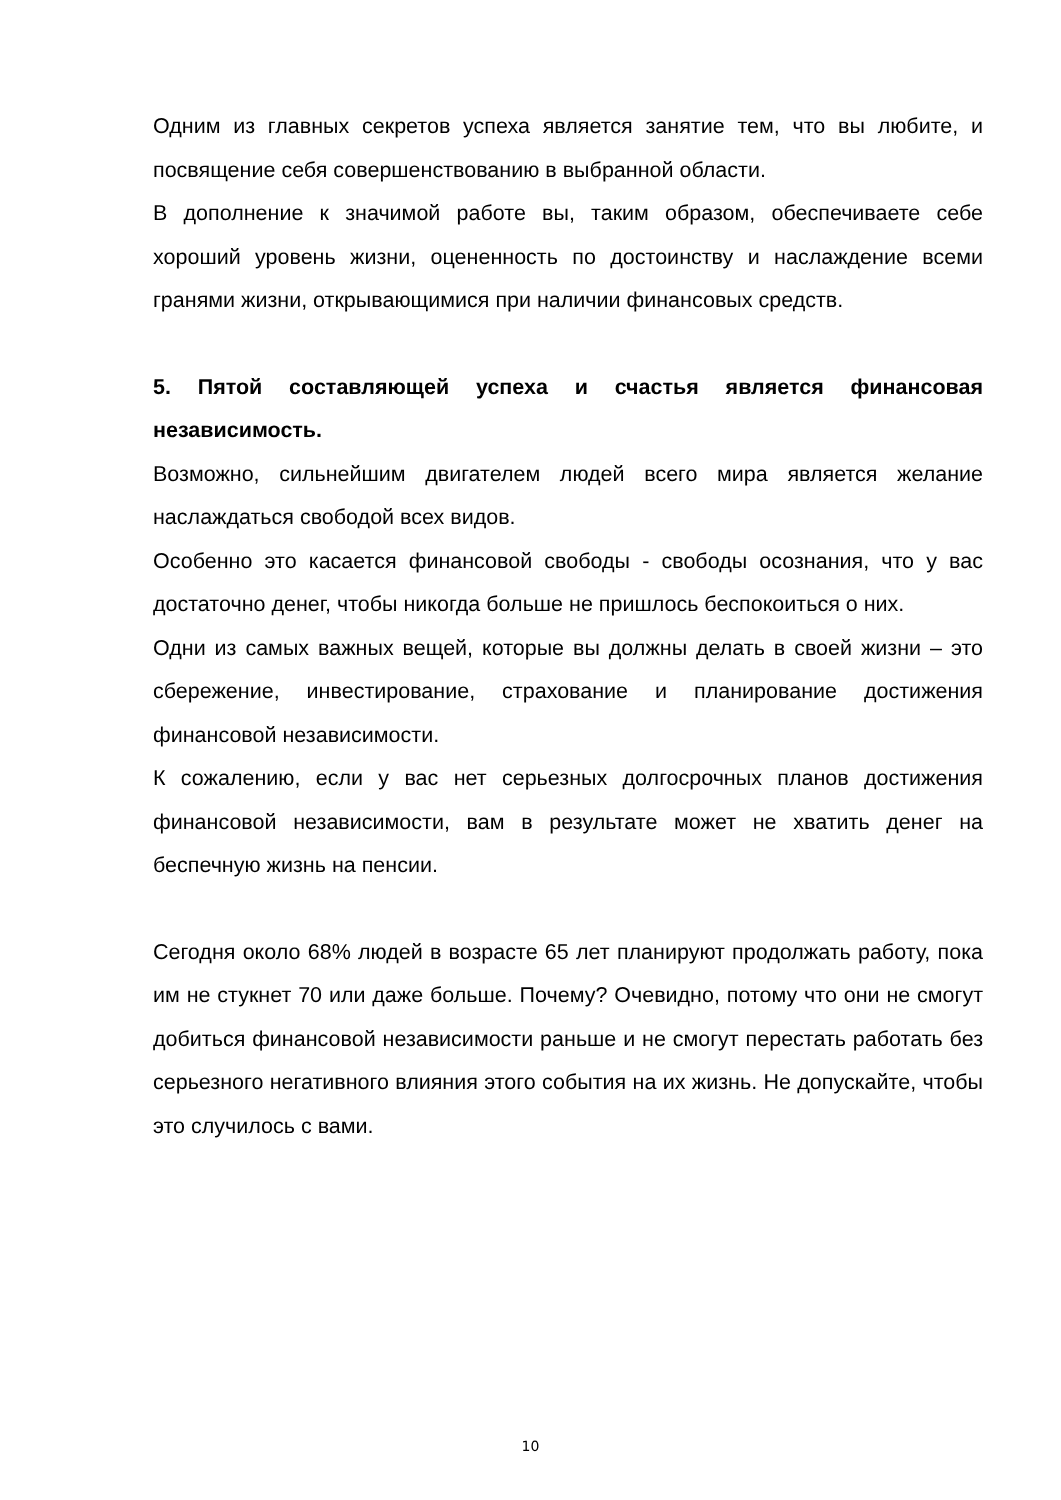Одним из главных секретов успеха является занятие тем, что вы любите, и посвящение себя совершенствованию в выбранной области.
В дополнение к значимой работе вы, таким образом, обеспечиваете себе хороший уровень жизни, оцененность по достоинству и наслаждение всеми гранями жизни, открывающимися при наличии финансовых средств.
5. Пятой составляющей успеха и счастья является финансовая независимость.
Возможно, сильнейшим двигателем людей всего мира является желание наслаждаться свободой всех видов.
Особенно это касается финансовой свободы - свободы осознания, что у вас достаточно денег, чтобы никогда больше не пришлось беспокоиться о них.
Одни из самых важных вещей, которые вы должны делать в своей жизни – это сбережение, инвестирование, страхование и планирование достижения финансовой независимости.
К сожалению, если у вас нет серьезных долгосрочных планов достижения финансовой независимости, вам в результате может не хватить денег на беспечную жизнь на пенсии.
Сегодня около 68% людей в возрасте 65 лет планируют продолжать работу, пока им не стукнет 70 или даже больше. Почему? Очевидно, потому что они не смогут добиться финансовой независимости раньше и не смогут перестать работать без серьезного негативного влияния этого события на их жизнь. Не допускайте, чтобы это случилось с вами.
10